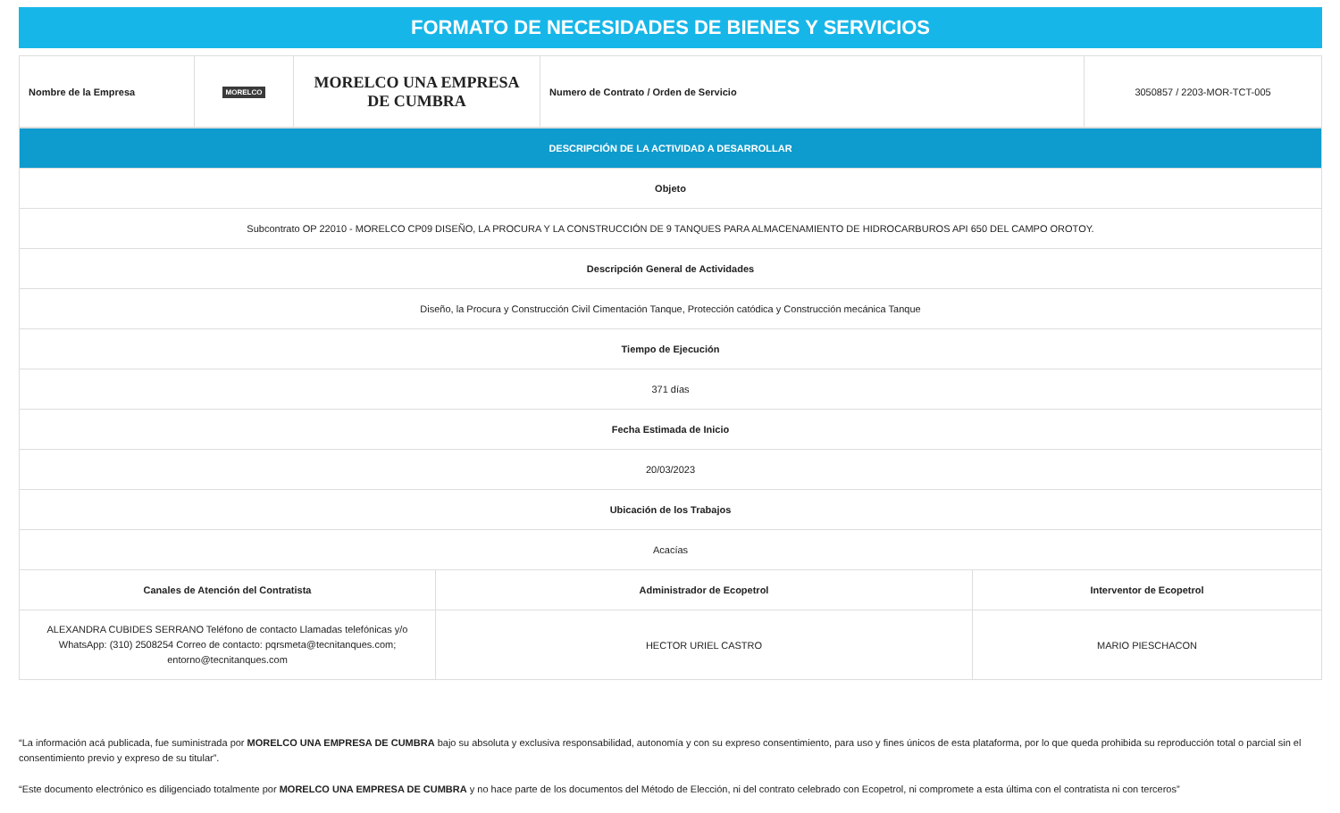FORMATO DE NECESIDADES DE BIENES Y SERVICIOS
| Nombre de la Empresa | MORELCO | MORELCO UNA EMPRESA DE CUMBRA | Numero de Contrato / Orden de Servicio | 3050857 / 2203-MOR-TCT-005 |
| DESCRIPCIÓN DE LA ACTIVIDAD A DESARROLLAR | | |
| --- | --- | --- |
| Objeto | | |
| Subcontrato OP 22010 - MORELCO CP09 DISEÑO, LA PROCURA Y LA CONSTRUCCIÓN DE 9 TANQUES PARA ALMACENAMIENTO DE HIDROCARBUROS API 650 DEL CAMPO OROTOY. | | |
| Descripción General de Actividades | | |
| Diseño, la Procura y Construcción Civil Cimentación Tanque, Protección catódica y Construcción mecánica Tanque | | |
| Tiempo de Ejecución | | |
| 371 días | | |
| Fecha Estimada de Inicio | | |
| 20/03/2023 | | |
| Ubicación de los Trabajos | | |
| Acacías | | |
| Canales de Atención del Contratista | Administrador de Ecopetrol | Interventor de Ecopetrol |
| ALEXANDRA CUBIDES SERRANO Teléfono de contacto Llamadas telefónicas y/o WhatsApp: (310) 2508254 Correo de contacto: pqrsmeta@tecnitanques.com; entorno@tecnitanques.com | HECTOR URIEL CASTRO | MARIO PIESCHACON |
“La información acá publicada, fue suministrada por MORELCO UNA EMPRESA DE CUMBRA bajo su absoluta y exclusiva responsabilidad, autonomía y con su expreso consentimiento, para uso y fines únicos de esta plataforma, por lo que queda prohibida su reproducción total o parcial sin el consentimiento previo y expreso de su titular”.
“Este documento electrónico es diligenciado totalmente por MORELCO UNA EMPRESA DE CUMBRA y no hace parte de los documentos del Método de Elección, ni del contrato celebrado con Ecopetrol, ni compromete a esta última con el contratista ni con terceros”